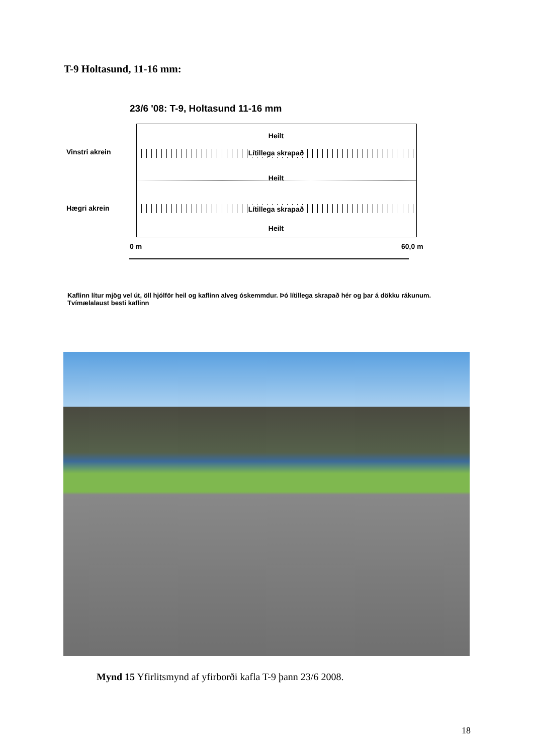T-9 Holtasund, 11-16 mm:
23/6 '08: T-9, Holtasund 11-16 mm
Heilt
Vinstri akrein Lítillega skrapað
Heilt
Hægri akrein Lítillega skrapað
Heilt
0 m 60,0 m
Kaflinn lítur mjög vel út, öll hjólför heil og kaflinn alveg óskemmdur. Þó lítillega skrapað hér og þar á dökku rákunum. Tvímælalaust besti kaflinn
Mynd 15 Yfirlitsmynd af yfirborði kafla T-9 þann 23/6 2008.
18